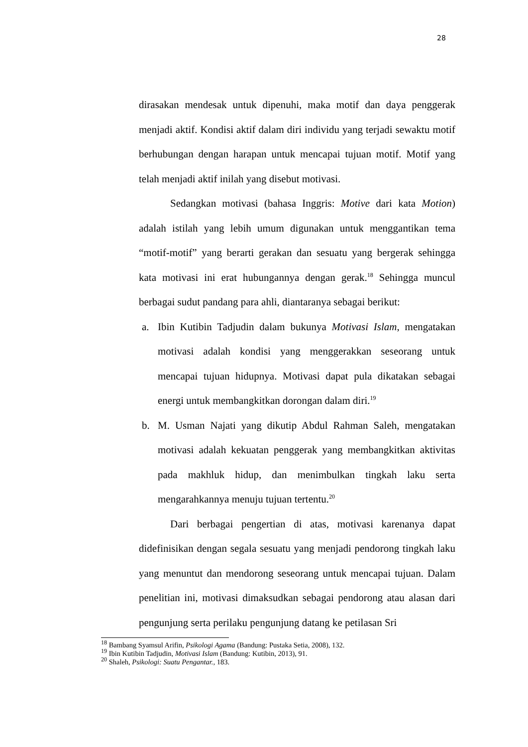28
dirasakan mendesak untuk dipenuhi, maka motif dan daya penggerak menjadi aktif. Kondisi aktif dalam diri individu yang terjadi sewaktu motif berhubungan dengan harapan untuk mencapai tujuan motif. Motif yang telah menjadi aktif inilah yang disebut motivasi.
Sedangkan motivasi (bahasa Inggris: Motive dari kata Motion) adalah istilah yang lebih umum digunakan untuk menggantikan tema “motif-motif” yang berarti gerakan dan sesuatu yang bergerak sehingga kata motivasi ini erat hubungannya dengan gerak.<sup>18</sup> Sehingga muncul berbagai sudut pandang para ahli, diantaranya sebagai berikut:
a. Ibin Kutibin Tadjudin dalam bukunya Motivasi Islam, mengatakan motivasi adalah kondisi yang menggerakkan seseorang untuk mencapai tujuan hidupnya. Motivasi dapat pula dikatakan sebagai energi untuk membangkitkan dorongan dalam diri.<sup>19</sup>
b. M. Usman Najati yang dikutip Abdul Rahman Saleh, mengatakan motivasi adalah kekuatan penggerak yang membangkitkan aktivitas pada makhluk hidup, dan menimbulkan tingkah laku serta mengarahkannya menuju tujuan tertentu.<sup>20</sup>
Dari berbagai pengertian di atas, motivasi karenanya dapat didefinisikan dengan segala sesuatu yang menjadi pendorong tingkah laku yang menuntut dan mendorong seseorang untuk mencapai tujuan. Dalam penelitian ini, motivasi dimaksudkan sebagai pendorong atau alasan dari pengunjung serta perilaku pengunjung datang ke petilasan Sri
<sup>18</sup> Bambang Syamsul Arifin, Psikologi Agama (Bandung: Pustaka Setia, 2008), 132.
<sup>19</sup> Ibin Kutibin Tadjudin, Motivasi Islam (Bandung: Kutibin, 2013), 91.
<sup>20</sup> Shaleh, Psikologi: Suatu Pengantar., 183.